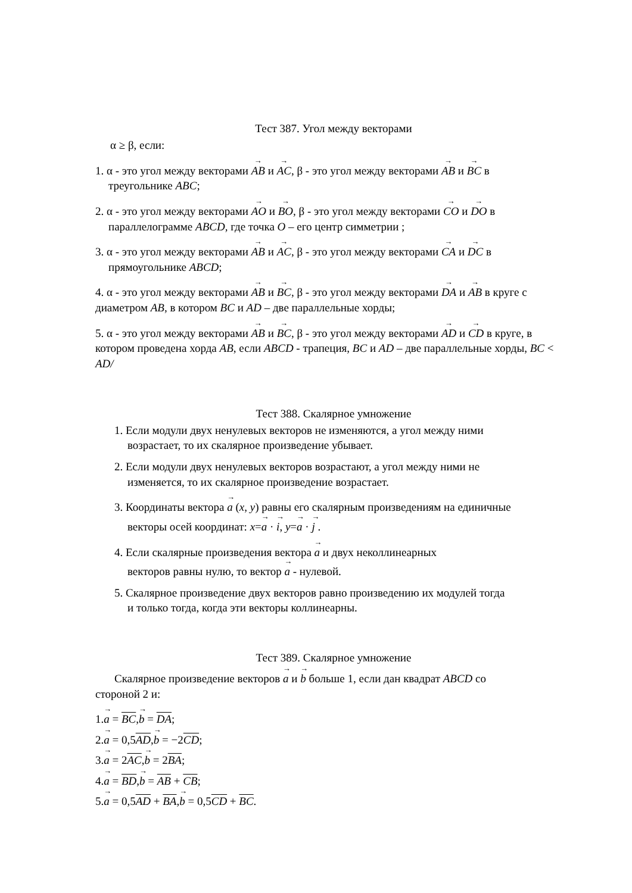Тест 387. Угол между векторами
α ≥ β, если:
1. α - это угол между векторами AB и AC, β - это угол между векторами AB и BC в
треугольнике ABC;
2. α - это угол между векторами AO и BO, β - это угол между векторами CO и DO в
параллелограмме ABCD, где точка O – его центр симметрии ;
3. α - это угол между векторами AB и AC, β - это угол между векторами CA и DC в
прямоугольнике ABCD;
4. α - это угол между векторами AB и BC, β - это угол между векторами DA и AB в круге с диаметром AB, в котором BC и AD – две параллельные хорды;
5. α - это угол между векторами AB и BC, β - это угол между векторами AD и CD в круге, в котором проведена хорда AB, если ABCD - трапеция, BC и AD – две параллельные хорды, BC < AD/
Тест 388. Скалярное умножение
1. Если модули двух ненулевых векторов не изменяются, а угол между ними
возрастает, то их скалярное произведение убывает.
2. Если модули двух ненулевых векторов возрастают, а угол между ними не
изменяется, то их скалярное произведение возрастает.
3. Координаты вектора a (x, y) равны его скалярным произведениям на единичные
векторы осей координат: x=a · i, y=a · j .
4. Если скалярные произведения вектора a и двух неколлинеарных
векторов равны нулю, то вектор a - нулевой.
5. Скалярное произведение двух векторов равно произведению их модулей тогда
и только тогда, когда эти векторы коллинеарны.
Тест 389. Скалярное умножение
Скалярное произведение векторов a и b больше 1, если дан квадрат ABCD со
стороной 2 и:
1.a = BC,b = DA;
2.a = 0,5AD,b = −2CD;
3.a = 2AC,b = 2BA;
4.a = BD,b = AB + CB;
5.a = 0,5AD + BA,b = 0,5CD + BC.